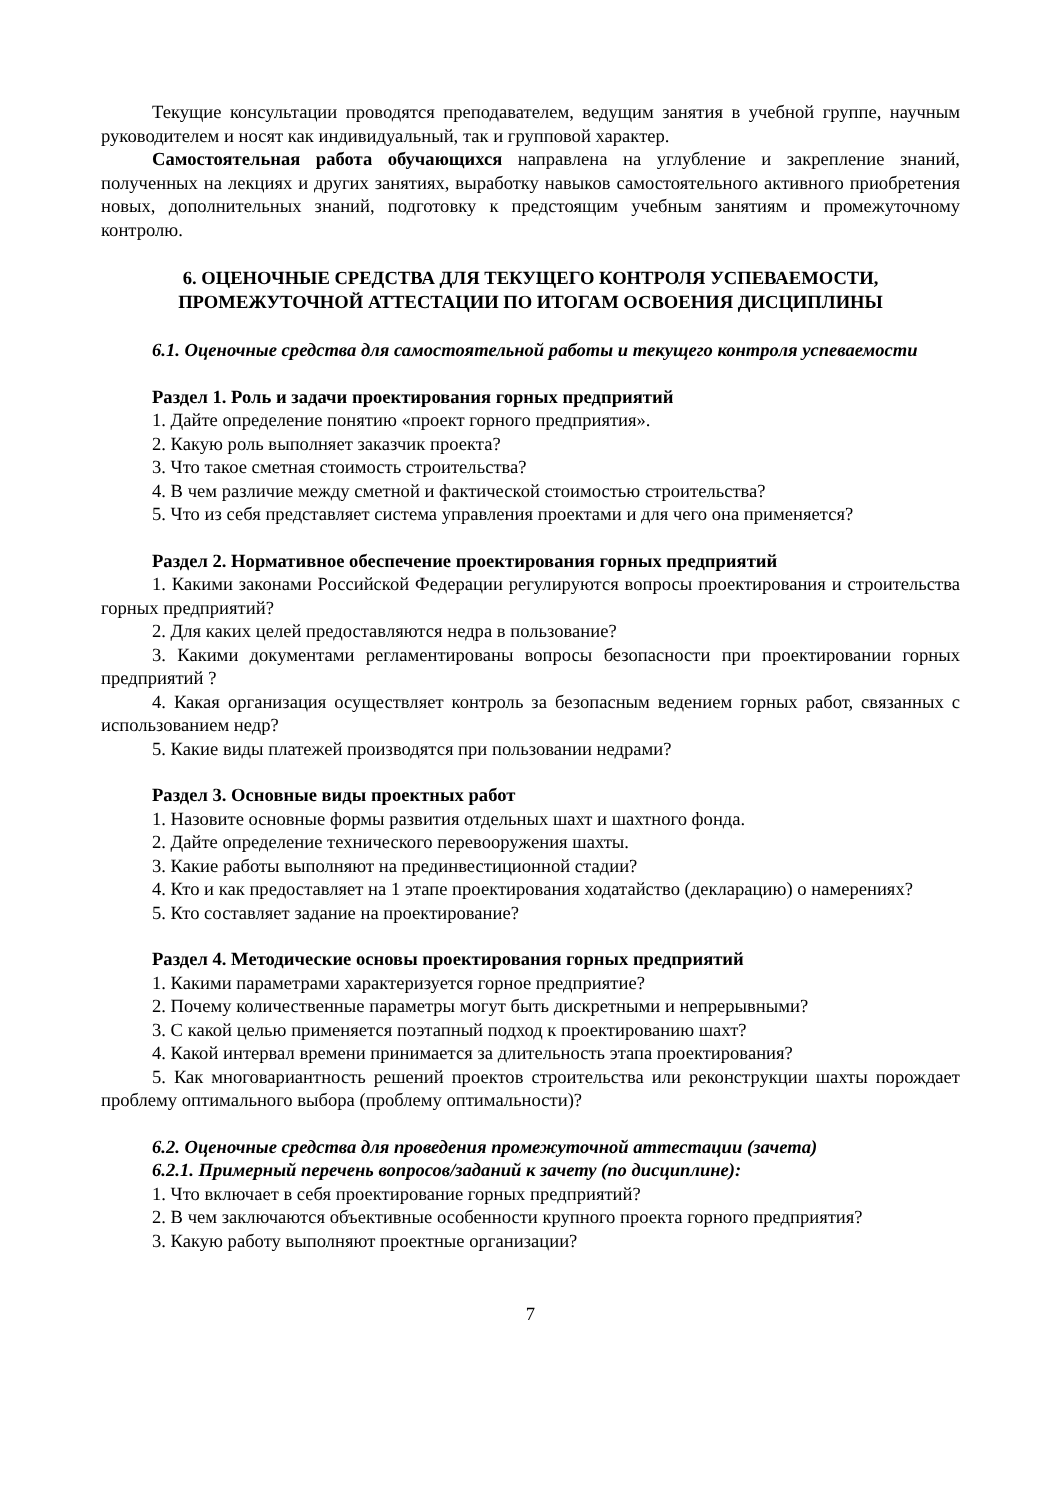Текущие консультации проводятся преподавателем, ведущим занятия в учебной группе, научным руководителем и носят как индивидуальный, так и групповой характер.
Самостоятельная работа обучающихся направлена на углубление и закрепление знаний, полученных на лекциях и других занятиях, выработку навыков самостоятельного активного приобретения новых, дополнительных знаний, подготовку к предстоящим учебным занятиям и промежуточному контролю.
6. ОЦЕНОЧНЫЕ СРЕДСТВА ДЛЯ ТЕКУЩЕГО КОНТРОЛЯ УСПЕВАЕМОСТИ,
ПРОМЕЖУТОЧНОЙ АТТЕСТАЦИИ ПО ИТОГАМ ОСВОЕНИЯ ДИСЦИПЛИНЫ
6.1. Оценочные средства для самостоятельной работы и текущего контроля успеваемости
Раздел 1. Роль и задачи проектирования горных предприятий
1. Дайте определение понятию «проект горного предприятия».
2. Какую роль выполняет заказчик проекта?
3. Что такое сметная стоимость строительства?
4. В чем различие между сметной и фактической стоимостью строительства?
5. Что из себя представляет система управления проектами и для чего она применяется?
Раздел 2. Нормативное обеспечение проектирования горных предприятий
1. Какими законами Российской Федерации регулируются вопросы проектирования и строительства горных предприятий?
2. Для каких целей предоставляются недра в пользование?
3. Какими документами регламентированы вопросы безопасности при проектировании горных предприятий ?
4. Какая организация осуществляет контроль за безопасным ведением горных работ, связанных с использованием недр?
5. Какие виды платежей производятся при пользовании недрами?
Раздел 3. Основные виды проектных работ
1. Назовите основные формы развития отдельных шахт и шахтного фонда.
2. Дайте определение технического перевооружения шахты.
3. Какие работы выполняют на прединвестиционной стадии?
4. Кто и как предоставляет на 1 этапе проектирования ходатайство (декларацию) о намерениях?
5. Кто составляет задание на проектирование?
Раздел 4. Методические основы проектирования горных предприятий
1. Какими параметрами характеризуется горное предприятие?
2. Почему количественные параметры могут быть дискретными и непрерывными?
3. С какой целью применяется поэтапный подход к проектированию шахт?
4. Какой интервал времени принимается за длительность этапа проектирования?
5. Как многовариантность решений проектов строительства или реконструкции шахты порождает проблему оптимального выбора (проблему оптимальности)?
6.2. Оценочные средства для проведения промежуточной аттестации (зачета)
6.2.1. Примерный перечень вопросов/заданий к зачету (по дисциплине):
1. Что включает в себя проектирование горных предприятий?
2. В чем заключаются объективные особенности крупного проекта горного предприятия?
3. Какую работу выполняют проектные организации?
7